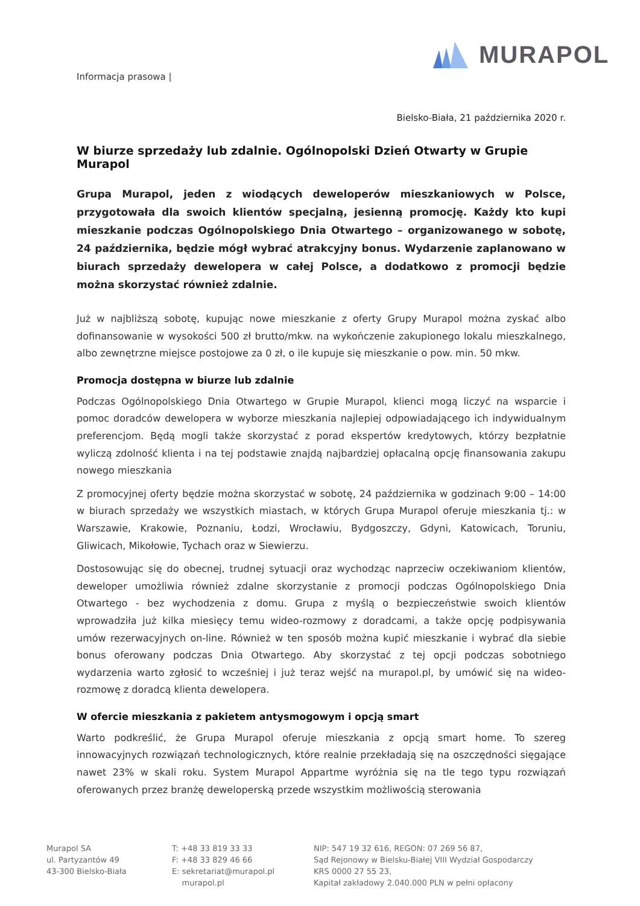MURAPOL
Informacja prasowa |
Bielsko-Biała, 21 października 2020 r.
W biurze sprzedaży lub zdalnie. Ogólnopolski Dzień Otwarty w Grupie Murapol
Grupa Murapol, jeden z wiodących deweloperów mieszkaniowych w Polsce, przygotowała dla swoich klientów specjalną, jesienną promocję. Każdy kto kupi mieszkanie podczas Ogólnopolskiego Dnia Otwartego – organizowanego w sobotę, 24 października, będzie mógł wybrać atrakcyjny bonus. Wydarzenie zaplanowano w biurach sprzedaży dewelopera w całej Polsce, a dodatkowo z promocji będzie można skorzystać również zdalnie.
Już w najbliższą sobotę, kupując nowe mieszkanie z oferty Grupy Murapol można zyskać albo dofinansowanie w wysokości 500 zł brutto/mkw. na wykończenie zakupionego lokalu mieszkalnego, albo zewnętrzne miejsce postojowe za 0 zł, o ile kupuje się mieszkanie o pow. min. 50 mkw.
Promocja dostępna w biurze lub zdalnie
Podczas Ogólnopolskiego Dnia Otwartego w Grupie Murapol, klienci mogą liczyć na wsparcie i pomoc doradców dewelopera w wyborze mieszkania najlepiej odpowiadającego ich indywidualnym preferencjom. Będą mogli także skorzystać z porad ekspertów kredytowych, którzy bezpłatnie wyliczą zdolność klienta i na tej podstawie znajdą najbardziej opłacalną opcję finansowania zakupu nowego mieszkania
Z promocyjnej oferty będzie można skorzystać w sobotę, 24 października w godzinach 9:00 – 14:00 w biurach sprzedaży we wszystkich miastach, w których Grupa Murapol oferuje mieszkania tj.: w Warszawie, Krakowie, Poznaniu, Łodzi, Wrocławiu, Bydgoszczy, Gdyni, Katowicach, Toruniu, Gliwicach, Mikołowie, Tychach oraz w Siewierzu.
Dostosowując się do obecnej, trudnej sytuacji oraz wychodząc naprzeciw oczekiwaniom klientów, deweloper umożliwia również zdalne skorzystanie z promocji podczas Ogólnopolskiego Dnia Otwartego - bez wychodzenia z domu. Grupa z myślą o bezpieczeństwie swoich klientów wprowadziła już kilka miesięcy temu wideo-rozmowy z doradcami, a także opcję podpisywania umów rezerwacyjnych on-line. Również w ten sposób można kupić mieszkanie i wybrać dla siebie bonus oferowany podczas Dnia Otwartego. Aby skorzystać z tej opcji podczas sobotniego wydarzenia warto zgłosić to wcześniej i już teraz wejść na murapol.pl, by umówić się na wideo-rozmowę z doradcą klienta dewelopera.
W ofercie mieszkania z pakietem antysmogowym i opcją smart
Warto podkreślić, że Grupa Murapol oferuje mieszkania z opcją smart home. To szereg innowacyjnych rozwiązań technologicznych, które realnie przekładają się na oszczędności sięgające nawet 23% w skali roku. System Murapol Appartme wyróżnia się na tle tego typu rozwiązań oferowanych przez branżę deweloperską przede wszystkim możliwością sterowania
Murapol SA
ul. Partyzantów 49
43-300 Bielsko-Biała
T: +48 33 819 33 33
F: +48 33 829 46 66
E: sekretariat@murapol.pl
murapol.pl
NIP: 547 19 32 616, REGON: 07 269 56 87,
Sąd Rejonowy w Bielsku-Białej VIII Wydział Gospodarczy
KRS 0000 27 55 23,
Kapitał zakładowy 2.040.000 PLN w pełni opłacony